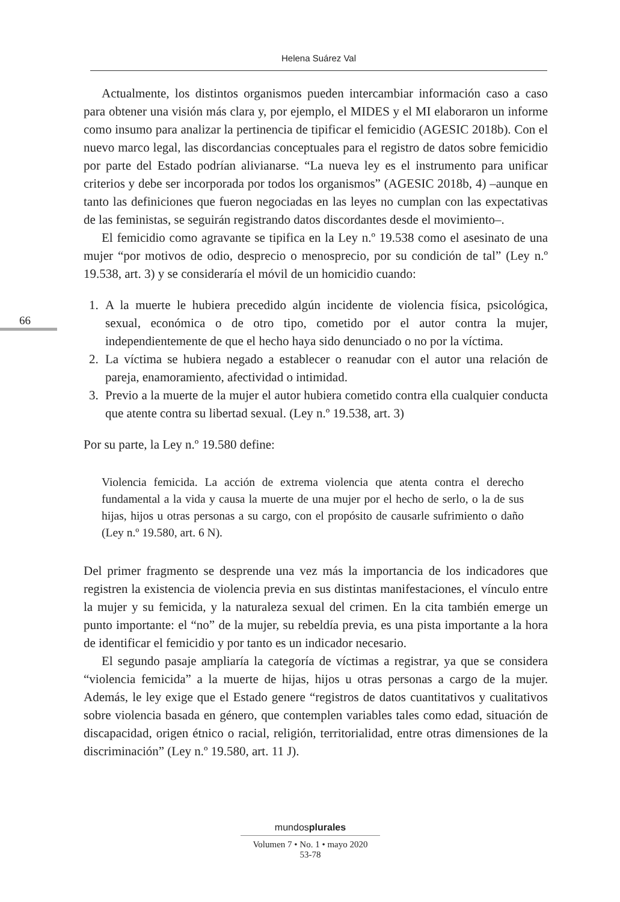Helena Suárez Val
66
Actualmente, los distintos organismos pueden intercambiar información caso a caso para obtener una visión más clara y, por ejemplo, el MIDES y el MI elaboraron un informe como insumo para analizar la pertinencia de tipificar el femicidio (AGESIC 2018b). Con el nuevo marco legal, las discordancias conceptuales para el registro de datos sobre femicidio por parte del Estado podrían alivianarse. “La nueva ley es el instrumento para unificar criterios y debe ser incorporada por todos los organismos” (AGESIC 2018b, 4) –aunque en tanto las definiciones que fueron negociadas en las leyes no cumplan con las expectativas de las feministas, se seguirán registrando datos discordantes desde el movimiento–.
El femicidio como agravante se tipifica en la Ley n.º 19.538 como el asesinato de una mujer “por motivos de odio, desprecio o menosprecio, por su condición de tal” (Ley n.º 19.538, art. 3) y se consideraría el móvil de un homicidio cuando:
1. A la muerte le hubiera precedido algún incidente de violencia física, psicológica, sexual, económica o de otro tipo, cometido por el autor contra la mujer, independientemente de que el hecho haya sido denunciado o no por la víctima.
2. La víctima se hubiera negado a establecer o reanudar con el autor una relación de pareja, enamoramiento, afectividad o intimidad.
3. Previo a la muerte de la mujer el autor hubiera cometido contra ella cualquier conducta que atente contra su libertad sexual. (Ley n.º 19.538, art. 3)
Por su parte, la Ley n.º 19.580 define:
Violencia femicida. La acción de extrema violencia que atenta contra el derecho fundamental a la vida y causa la muerte de una mujer por el hecho de serlo, o la de sus hijas, hijos u otras personas a su cargo, con el propósito de causarle sufrimiento o daño (Ley n.º 19.580, art. 6 N).
Del primer fragmento se desprende una vez más la importancia de los indicadores que registren la existencia de violencia previa en sus distintas manifestaciones, el vínculo entre la mujer y su femicida, y la naturaleza sexual del crimen. En la cita también emerge un punto importante: el “no” de la mujer, su rebeldía previa, es una pista importante a la hora de identificar el femicidio y por tanto es un indicador necesario.
El segundo pasaje ampliaría la categoría de víctimas a registrar, ya que se considera “violencia femicida” a la muerte de hijas, hijos u otras personas a cargo de la mujer. Además, le ley exige que el Estado genere “registros de datos cuantitativos y cualitativos sobre violencia basada en género, que contemplen variables tales como edad, situación de discapacidad, origen étnico o racial, religión, territorialidad, entre otras dimensiones de la discriminación” (Ley n.º 19.580, art. 11 J).
mundosplurales
Volumen 7 • No. 1 • mayo 2020
53-78